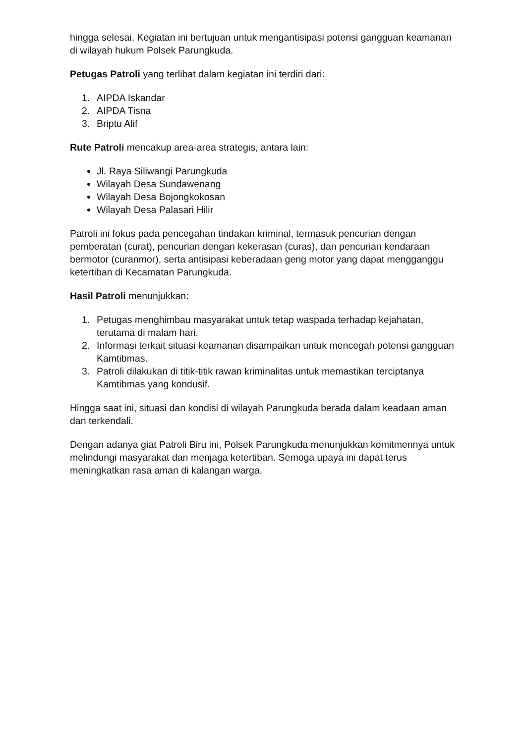hingga selesai. Kegiatan ini bertujuan untuk mengantisipasi potensi gangguan keamanan di wilayah hukum Polsek Parungkuda.
Petugas Patroli yang terlibat dalam kegiatan ini terdiri dari:
1. AIPDA Iskandar
2. AIPDA Tisna
3. Briptu Alif
Rute Patroli mencakup area-area strategis, antara lain:
Jl. Raya Siliwangi Parungkuda
Wilayah Desa Sundawenang
Wilayah Desa Bojongkokosan
Wilayah Desa Palasari Hilir
Patroli ini fokus pada pencegahan tindakan kriminal, termasuk pencurian dengan pemberatan (curat), pencurian dengan kekerasan (curas), dan pencurian kendaraan bermotor (curanmor), serta antisipasi keberadaan geng motor yang dapat mengganggu ketertiban di Kecamatan Parungkuda.
Hasil Patroli menunjukkan:
1. Petugas menghimbau masyarakat untuk tetap waspada terhadap kejahatan, terutama di malam hari.
2. Informasi terkait situasi keamanan disampaikan untuk mencegah potensi gangguan Kamtibmas.
3. Patroli dilakukan di titik-titik rawan kriminalitas untuk memastikan terciptanya Kamtibmas yang kondusif.
Hingga saat ini, situasi dan kondisi di wilayah Parungkuda berada dalam keadaan aman dan terkendali.
Dengan adanya giat Patroli Biru ini, Polsek Parungkuda menunjukkan komitmennya untuk melindungi masyarakat dan menjaga ketertiban. Semoga upaya ini dapat terus meningkatkan rasa aman di kalangan warga.